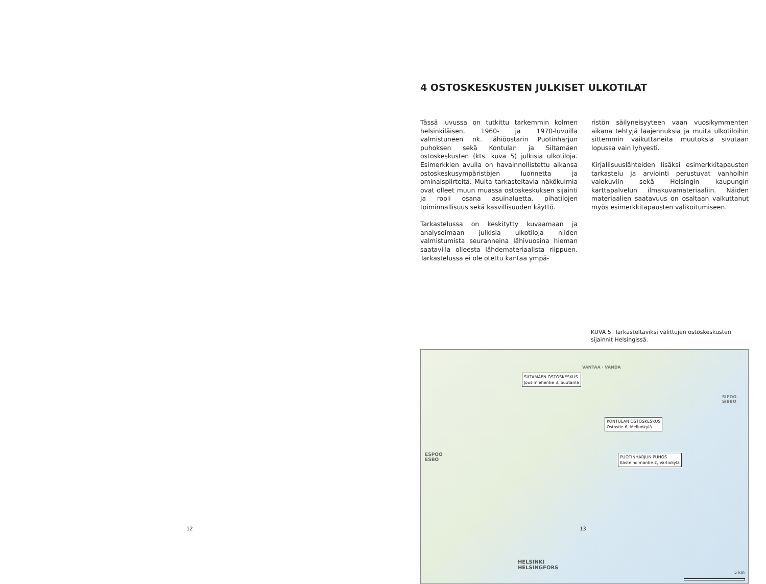4 OSTOSKESKUSTEN JULKISET ULKOTILAT
Tässä luvussa on tutkittu tarkemmin kolmen helsinkiläisen, 1960- ja 1970-luvuilla valmistuneen nk. lähiöostarin Puotinharjun puhoksen sekä Kontulan ja Siltamäen ostoskeskusten (kts. kuva 5) julkisia ulkotiloja. Esimerkkien avulla on havainnollistettu aikansa ostoskeskusympäristöjen luonnetta ja ominaispiirteitä. Muita tarkasteltavia näkökulmia ovat olleet muun muassa ostoskeskuksen sijainti ja rooli osana asuinaluetta, pihatilojen toiminnallisuus sekä kasvillisuuden käyttö.
Tarkastelussa on keskitytty kuvaamaan ja analysoimaan julkisia ulkotiloja niiden valmistumista seuranneina lähivuosina hieman saatavilla olleesta lähdemateriaalista riippuen. Tarkastelussa ei ole otettu kantaa ympä-
ristön säilyneisyyteen vaan vuosikymmenten aikana tehtyjä laajennuksia ja muita ulkotiloihin sittemmin vaikuttaneita muutoksia sivutaan lopussa vain lyhyesti.
Kirjallisuuslähteiden lisäksi esimerkkitapausten tarkastelu ja arviointi perustuvat vanhoihin valokuviin sekä Helsingin kaupungin karttapalvelun ilmakuvamateriaaliin. Näiden materiaalien saatavuus on osaltaan vaikuttanut myös esimerkkitapausten valikoitumiseen.
KUVA 5. Tarkasteltaviksi valittujen ostoskeskusten sijainnit Helsingissä.
SILTAMÄEN OSTOSKESKUS
Jousimiehentie 3, Suutarila
KONTULAN OSTOSKESKUS
Ostostie 6, Mellunkylä
PUOTINHARJUN PUHOS
Kastelholmantie 2, Vartiokylä
ESPOO
ESBO
HELSINKI
HELSINGFORS
VANTAA · VANDA
SIPOO
SIBBO
5 km
12 13